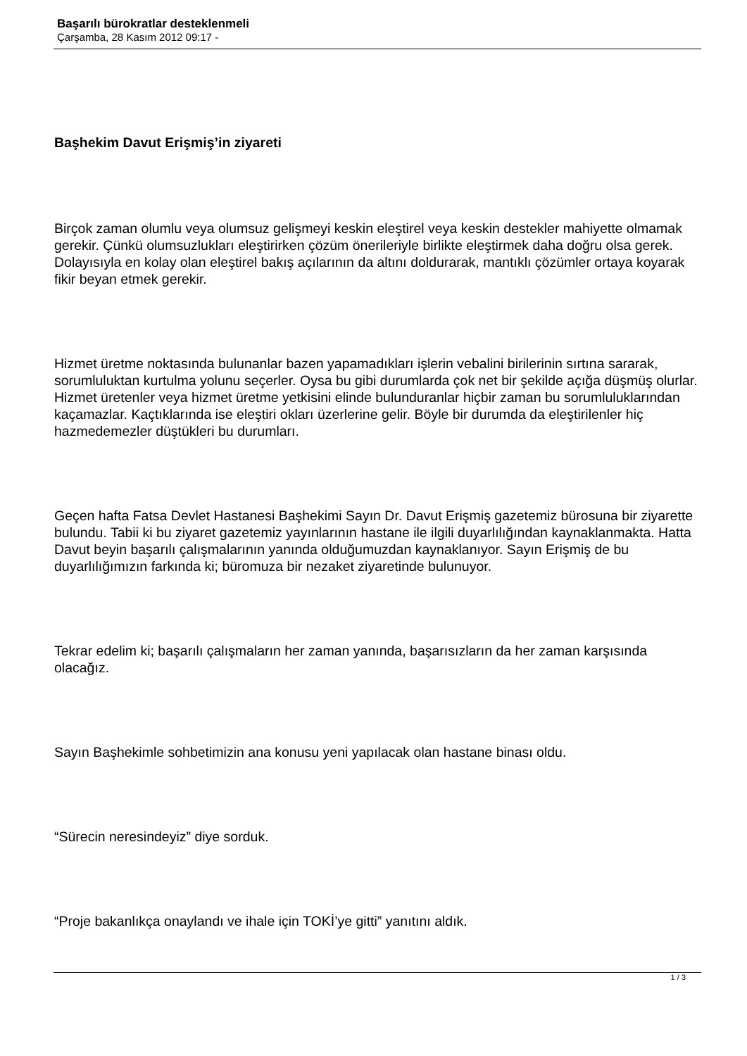Başarılı bürokratlar desteklenmeli
Çarşamba, 28 Kasım 2012 09:17 -
Başhekim Davut Erişmiş’in ziyareti
Birçok zaman olumlu veya olumsuz gelişmeyi keskin eleştirel veya keskin destekler mahiyette olmamak gerekir. Çünkü olumsuzlukları eleştirirken çözüm önerileriyle birlikte eleştirmek daha doğru olsa gerek. Dolayısıyla en kolay olan eleştirel bakış açılarının da altını doldurarak, mantıklı çözümler ortaya koyarak fikir beyan etmek gerekir.
Hizmet üretme noktasında bulunanlar bazen yapamadıkları işlerin vebalini birilerinin sırtına sararak, sorumluluktan kurtulma yolunu seçerler. Oysa bu gibi durumlarda çok net bir şekilde açığa düşmüş olurlar. Hizmet üretenler veya hizmet üretme yetkisini elinde bulunduranlar hiçbir zaman bu sorumluluklarından kaçamazlar. Kaçtıklarında ise eleştiri okları üzerlerine gelir. Böyle bir durumda da eleştirilenler hiç hazmedemezler düştükleri bu durumları.
Geçen hafta Fatsa Devlet Hastanesi Başhekimi Sayın Dr. Davut Erişmiş gazetemiz bürosuna bir ziyarette bulundu. Tabii ki bu ziyaret gazetemiz yayınlarının hastane ile ilgili duyarlılığından kaynaklanmakta. Hatta Davut beyin başarılı çalışmalarının yanında olduğumuzdan kaynaklanıyor. Sayın Erişmiş de bu duyarlılığımızın farkında ki; büromuza bir nezaket ziyaretinde bulunuyor.
Tekrar edelim ki; başarılı çalışmaların her zaman yanında, başarısızların da her zaman karşısında olacağız.
Sayın Başhekimle sohbetimizin ana konusu yeni yapılacak olan hastane binası oldu.
“Sürecin neresindeyiz” diye sorduk.
“Proje bakanlıkça onaylandı ve ihale için TOKİ’ye gitti” yanıtını aldık.
1 / 3